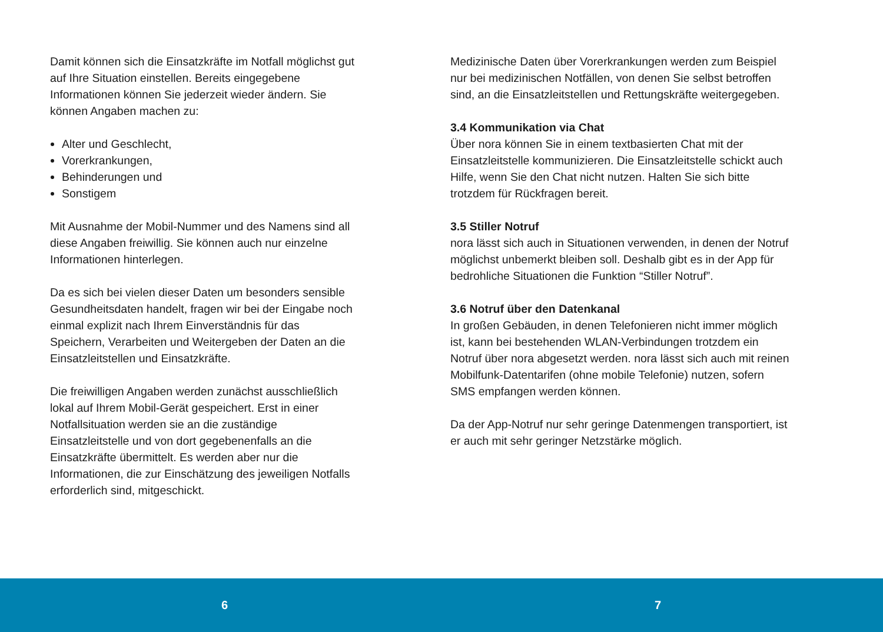Damit können sich die Einsatzkräfte im Notfall möglichst gut auf Ihre Situation einstellen. Bereits eingegebene Informationen können Sie jederzeit wieder ändern. Sie können Angaben machen zu:
Alter und Geschlecht,
Vorerkrankungen,
Behinderungen und
Sonstigem
Mit Ausnahme der Mobil-Nummer und des Namens sind all diese Angaben freiwillig. Sie können auch nur einzelne Informationen hinterlegen.
Da es sich bei vielen dieser Daten um besonders sensible Gesundheitsdaten handelt, fragen wir bei der Eingabe noch einmal explizit nach Ihrem Einverständnis für das Speichern, Verarbeiten und Weitergeben der Daten an die Einsatzleitstellen und Einsatzkräfte.
Die freiwilligen Angaben werden zunächst ausschließlich lokal auf Ihrem Mobil-Gerät gespeichert. Erst in einer Notfallsituation werden sie an die zuständige Einsatzleitstelle und von dort gegebenenfalls an die Einsatzkräfte übermittelt. Es werden aber nur die Informationen, die zur Einschätzung des jeweiligen Notfalls erforderlich sind, mitgeschickt.
Medizinische Daten über Vorerkrankungen werden zum Beispiel nur bei medizinischen Notfällen, von denen Sie selbst betroffen sind, an die Einsatzleitstellen und Rettungskräfte weitergegeben.
3.4 Kommunikation via Chat
Über nora können Sie in einem textbasierten Chat mit der Einsatzleitstelle kommunizieren. Die Einsatzleitstelle schickt auch Hilfe, wenn Sie den Chat nicht nutzen. Halten Sie sich bitte trotzdem für Rückfragen bereit.
3.5 Stiller Notruf
nora lässt sich auch in Situationen verwenden, in denen der Notruf möglichst unbemerkt bleiben soll. Deshalb gibt es in der App für bedrohliche Situationen die Funktion “Stiller Notruf”.
3.6 Notruf über den Datenkanal
In großen Gebäuden, in denen Telefonieren nicht immer möglich ist, kann bei bestehenden WLAN-Verbindungen trotzdem ein Notruf über nora abgesetzt werden. nora lässt sich auch mit reinen Mobilfunk-Datentarifen (ohne mobile Telefonie) nutzen, sofern SMS empfangen werden können.
Da der App-Notruf nur sehr geringe Datenmengen transportiert, ist er auch mit sehr geringer Netzstärke möglich.
6 7